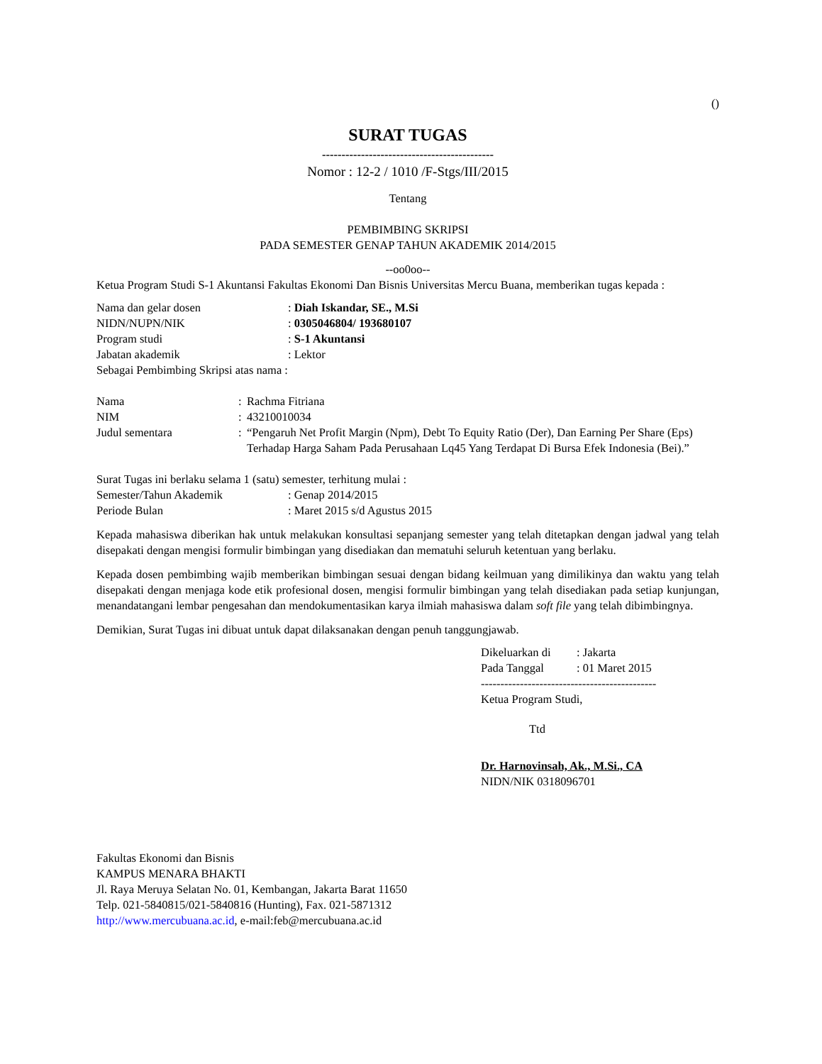()
SURAT TUGAS
--------------------------------------------
Nomor : 12-2 / 1010 /F-Stgs/III/2015
Tentang
PEMBIMBING SKRIPSI
PADA SEMESTER GENAP TAHUN AKADEMIK 2014/2015
--oo0oo--
Ketua Program Studi S-1 Akuntansi Fakultas Ekonomi Dan Bisnis Universitas Mercu Buana, memberikan tugas kepada :
| Nama dan gelar dosen | : Diah Iskandar, SE., M.Si |
| NIDN/NUPN/NIK | : 0305046804/ 193680107 |
| Program studi | : S-1 Akuntansi |
| Jabatan akademik | : Lektor |
Sebagai Pembimbing Skripsi atas nama :
| Nama | : | Rachma Fitriana |
| NIM | : | 43210010034 |
| Judul sementara | : | “Pengaruh Net Profit Margin (Npm), Debt To Equity Ratio (Der), Dan Earning Per Share (Eps) Terhadap Harga Saham Pada Perusahaan Lq45 Yang Terdapat Di Bursa Efek Indonesia (Bei).” |
Surat Tugas ini berlaku selama 1 (satu) semester, terhitung mulai :
| Semester/Tahun Akademik | : Genap 2014/2015 |
| Periode Bulan | : Maret 2015 s/d Agustus 2015 |
Kepada mahasiswa diberikan hak untuk melakukan konsultasi sepanjang semester yang telah ditetapkan dengan jadwal yang telah disepakati dengan mengisi formulir bimbingan yang disediakan dan mematuhi seluruh ketentuan yang berlaku.
Kepada dosen pembimbing wajib memberikan bimbingan sesuai dengan bidang keilmuan yang dimilikinya dan waktu yang telah disepakati dengan menjaga kode etik profesional dosen, mengisi formulir bimbingan yang telah disediakan pada setiap kunjungan, menandatangani lembar pengesahan dan mendokumentasikan karya ilmiah mahasiswa dalam soft file yang telah dibimbingnya.
Demikian, Surat Tugas ini dibuat untuk dapat dilaksanakan dengan penuh tanggungjawab.
| Dikeluarkan di | : Jakarta |
| Pada Tanggal | : 01 Maret 2015 |
---------------------------------------------
Ketua Program Studi,
Ttd
Dr. Harnovinsah, Ak., M.Si., CA
NIDN/NIK 0318096701
Fakultas Ekonomi dan Bisnis
KAMPUS MENARA BHAKTI
Jl. Raya Meruya Selatan No. 01, Kembangan, Jakarta Barat 11650
Telp. 021-5840815/021-5840816 (Hunting), Fax. 021-5871312
http://www.mercubuana.ac.id, e-mail:feb@mercubuana.ac.id